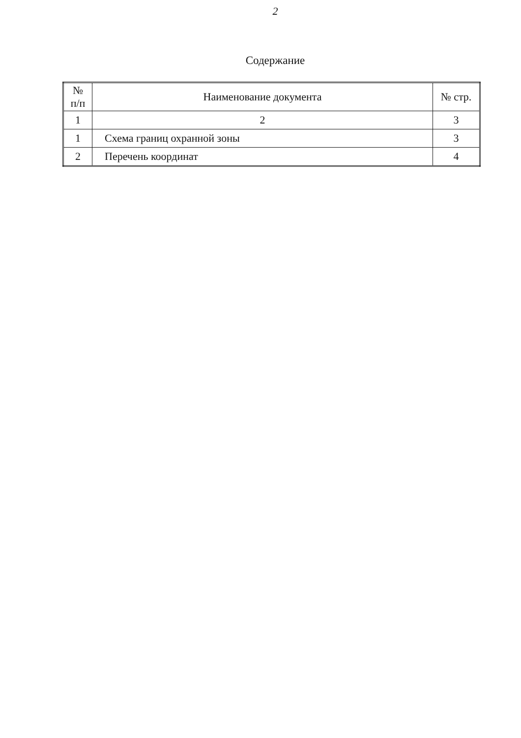2
Содержание
| № п/п | Наименование документа | № стр. |
| --- | --- | --- |
| 1 | 2 | 3 |
| 1 | Схема границ охранной зоны | 3 |
| 2 | Перечень координат | 4 |